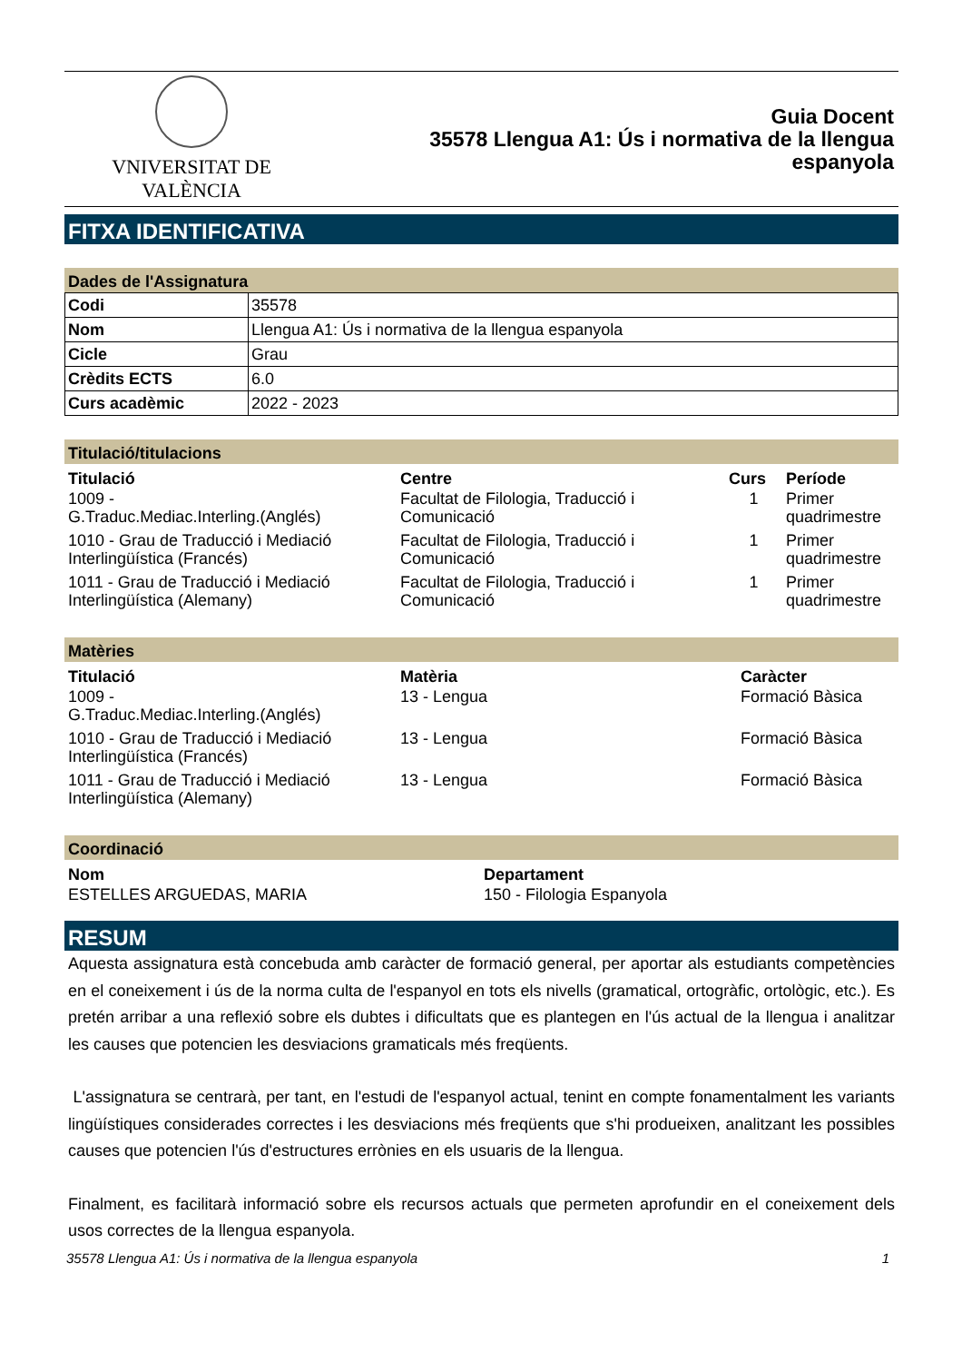VNIVERSITAT DE VALÈNCIA
Guia Docent
35578 Llengua A1: Ús i normativa de la llengua
espanyola
FITXA IDENTIFICATIVA
Dades de l'Assignatura
| Codi | 35578 |
| Nom | Llengua A1: Ús i normativa de la llengua espanyola |
| Cicle | Grau |
| Crèdits ECTS | 6.0 |
| Curs acadèmic | 2022 - 2023 |
Titulació/titulacions
| Titulació | Centre | Curs | Període |
| --- | --- | --- | --- |
| 1009 - G.Traduc.Mediac.Interling.(Anglés) | Facultat de Filologia, Traducció i Comunicació | 1 | Primer quadrimestre |
| 1010 - Grau de Traducció i Mediació Interlingüística (Francés) | Facultat de Filologia, Traducció i Comunicació | 1 | Primer quadrimestre |
| 1011 - Grau de Traducció i Mediació Interlingüística (Alemany) | Facultat de Filologia, Traducció i Comunicació | 1 | Primer quadrimestre |
Matèries
| Titulació | Matèria | Caràcter |
| --- | --- | --- |
| 1009 - G.Traduc.Mediac.Interling.(Anglés) | 13 - Lengua | Formació Bàsica |
| 1010 - Grau de Traducció i Mediació Interlingüística (Francés) | 13 - Lengua | Formació Bàsica |
| 1011 - Grau de Traducció i Mediació Interlingüística (Alemany) | 13 - Lengua | Formació Bàsica |
Coordinació
| Nom | Departament |
| --- | --- |
| ESTELLES ARGUEDAS, MARIA | 150 - Filologia Espanyola |
RESUM
Aquesta assignatura està concebuda amb caràcter de formació general, per aportar als estudiants competències en el coneixement i ús de la norma culta de l'espanyol en tots els nivells (gramatical, ortogràfic, ortològic, etc.). Es pretén arribar a una reflexió sobre els dubtes i dificultats que es plantegen en l'ús actual de la llengua i analitzar les causes que potencien les desviacions gramaticals més freqüents.
L'assignatura se centrarà, per tant, en l'estudi de l'espanyol actual, tenint en compte fonamentalment les variants lingüístiques considerades correctes i les desviacions més freqüents que s'hi produeixen, analitzant les possibles causes que potencien l'ús d'estructures errònies en els usuaris de la llengua.
Finalment, es facilitarà informació sobre els recursos actuals que permeten aprofundir en el coneixement dels usos correctes de la llengua espanyola.
35578 Llengua A1: Ús i normativa de la llengua espanyola 1